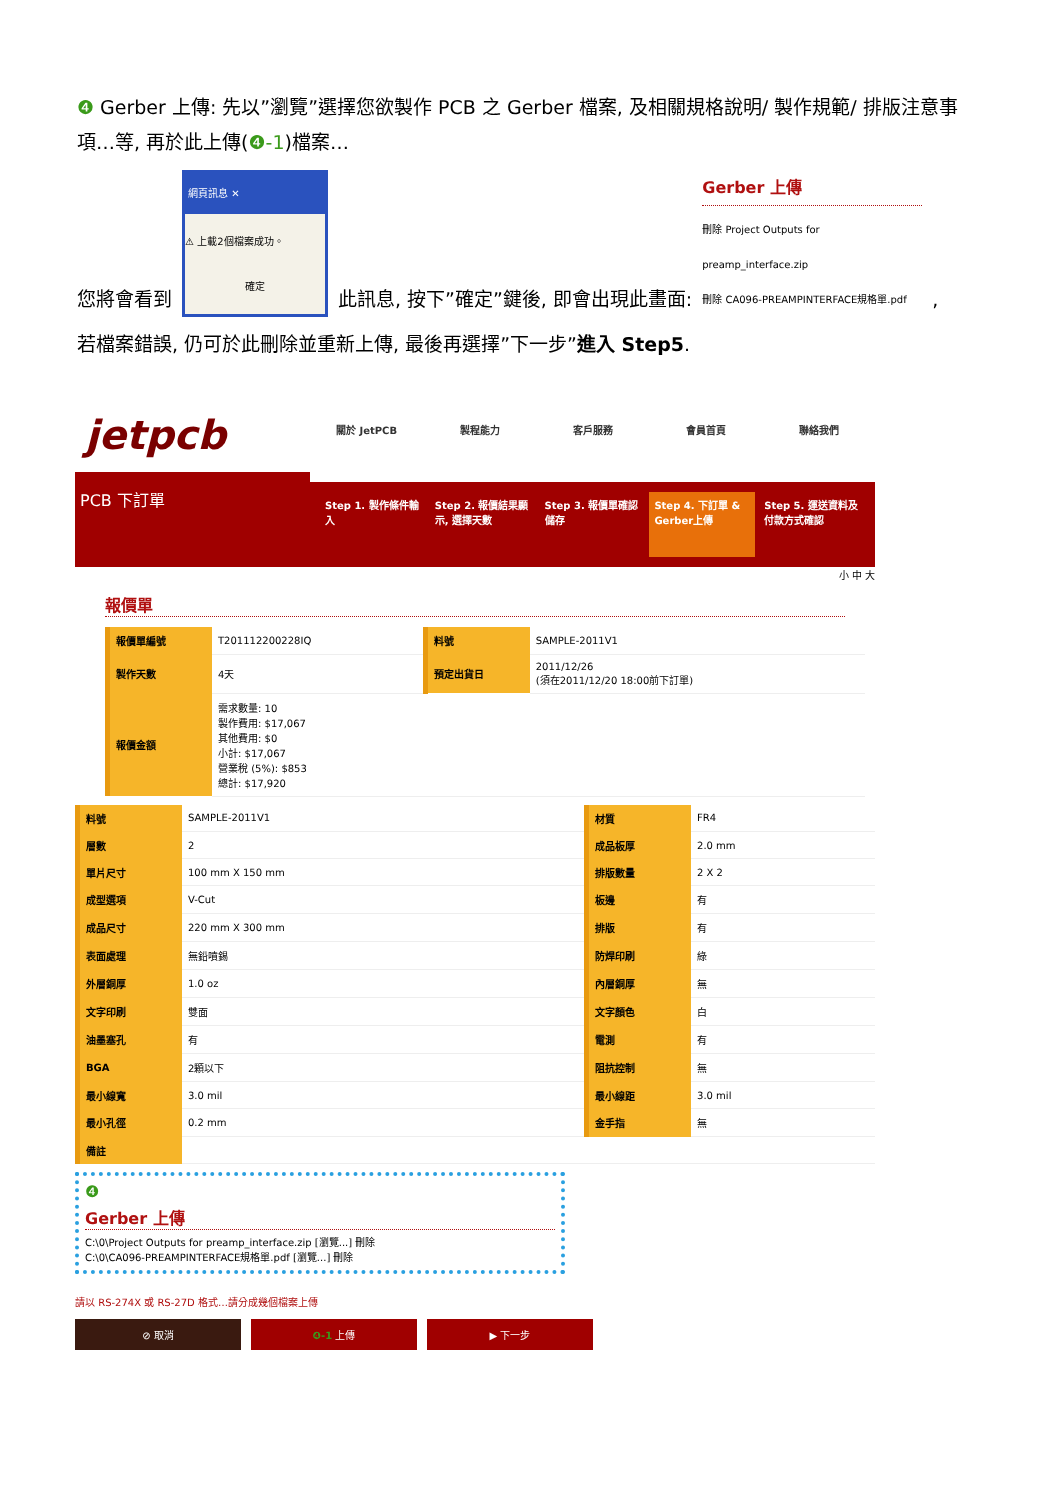❹ Gerber 上傳: 先以”瀏覽”選擇您欲製作 PCB 之 Gerber 檔案, 及相關規格說明/ 製作規範/ 排版注意事項…等, 再於此上傳(❹-1)檔案…
您將會看到
網頁訊息 ✕
⚠ 上載2個檔案成功。
確定
此訊息, 按下”確定”鍵後, 即會出現此畫面:
Gerber 上傳
刪除 Project Outputs for preamp_interface.zip
刪除 CA096-PREAMPINTERFACE規格單.pdf
,
若檔案錯誤, 仍可於此刪除並重新上傳, 最後再選擇”下一步”進入 Step5.
jetpcb
PCB 下訂單
關於 JetPCB 製程能力 客戶服務 會員首頁 聯絡我們
Step 1. 製作條件輸入 Step 2. 報價結果顯示, 選擇天數 Step 3. 報價單確認儲存 Step 4. 下訂單 & Gerber上傳 Step 5. 運送資料及付款方式確認
小 中 大
報價單
| 報價單編號 | T201112200228IQ | 料號 | SAMPLE-2011V1 |
| 製作天數 | 4天 | 預定出貨日 | 2011/12/26 (須在2011/12/20 18:00前下訂單) |
| 報價金額 | 需求數量: 10 製作費用: $17,067 其他費用: $0 小計: $17,067 營業稅 (5%): $853 總計: $17,920 | | |
| 料號 | SAMPLE-2011V1 | 材質 | FR4 |
| 層數 | 2 | 成品板厚 | 2.0 mm |
| 單片尺寸 | 100 mm X 150 mm | 排版數量 | 2 X 2 |
| 成型選項 | V-Cut | 板邊 | 有 |
| 成品尺寸 | 220 mm X 300 mm | 排版 | 有 |
| 表面處理 | 無鉛噴錫 | 防焊印刷 | 綠 |
| 外層銅厚 | 1.0 oz | 內層銅厚 | 無 |
| 文字印刷 | 雙面 | 文字顏色 | 白 |
| 油墨塞孔 | 有 | 電測 | 有 |
| BGA | 2顆以下 | 阻抗控制 | 無 |
| 最小線寬 | 3.0 mil | 最小線距 | 3.0 mil |
| 最小孔徑 | 0.2 mm | 金手指 | 無 |
| 備註 | | | |
❹
Gerber 上傳
C:\0\Project Outputs for preamp_interface.zip [瀏覽...] 刪除
C:\0\CA096-PREAMPINTERFACE規格單.pdf [瀏覽...] 刪除
請以 RS-274X 或 RS-27D 格式…請分成幾個檔案上傳
⊘ 取消 ❹-1 上傳 ▶ 下一步